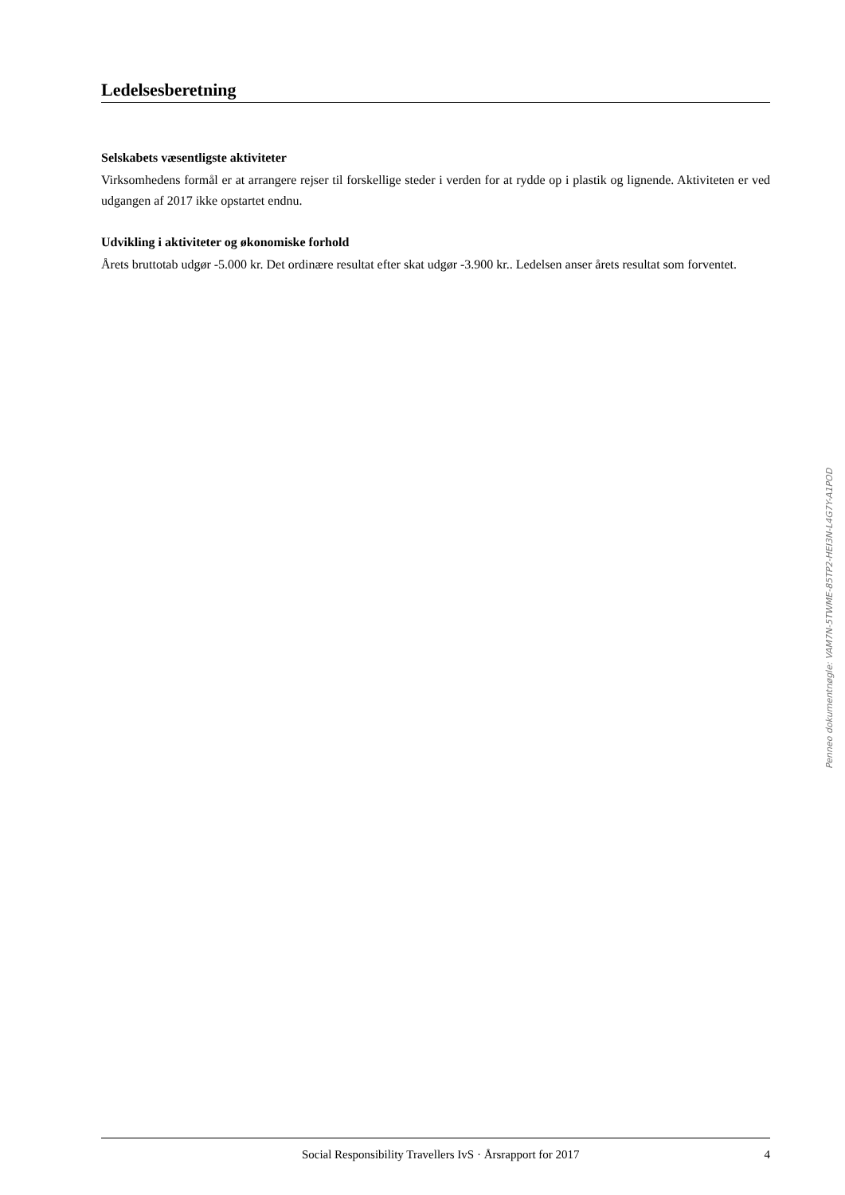Ledelsesberetning
Selskabets væsentligste aktiviteter
Virksomhedens formål er at arrangere rejser til forskellige steder i verden for at rydde op i plastik og lignende. Aktiviteten er ved udgangen af 2017 ikke opstartet endnu.
Udvikling i aktiviteter og økonomiske forhold
Årets bruttotab udgør -5.000 kr. Det ordinære resultat efter skat udgør -3.900 kr.. Ledelsen anser årets resultat som forventet.
Penneo dokumentnøgle: VAM7N-5TWME-85TP2-HEI3N-L4G7Y-A1POD
Social Responsibility Travellers IvS · Årsrapport for 2017 4